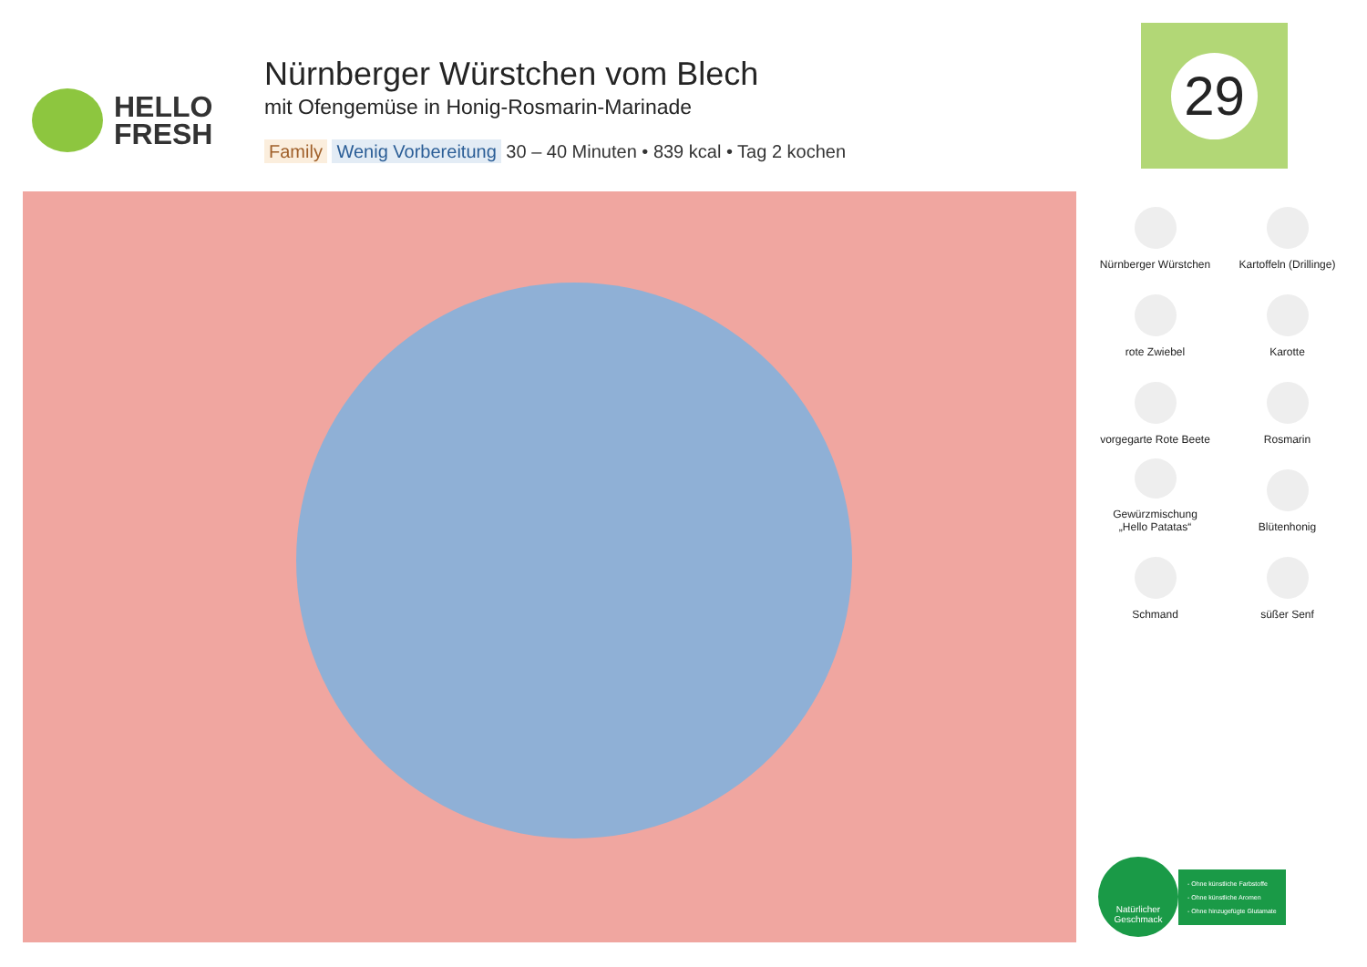HELLO
FRESH
Nürnberger Würstchen vom Blech
mit Ofengemüse in Honig-Rosmarin-Marinade
Family Wenig Vorbereitung 30 – 40 Minuten • 839 kcal • Tag 2 kochen
29
Nürnberger Würstchen
Kartoffeln (Drillinge)
rote Zwiebel
Karotte
vorgegarte Rote Beete
Rosmarin
Gewürzmischung
„Hello Patatas“
Blütenhonig
Schmand
süßer Senf
Natürlicher
Geschmack
- Ohne künstliche Farbstoffe
- Ohne künstliche Aromen
- Ohne hinzugefügte Glutamate